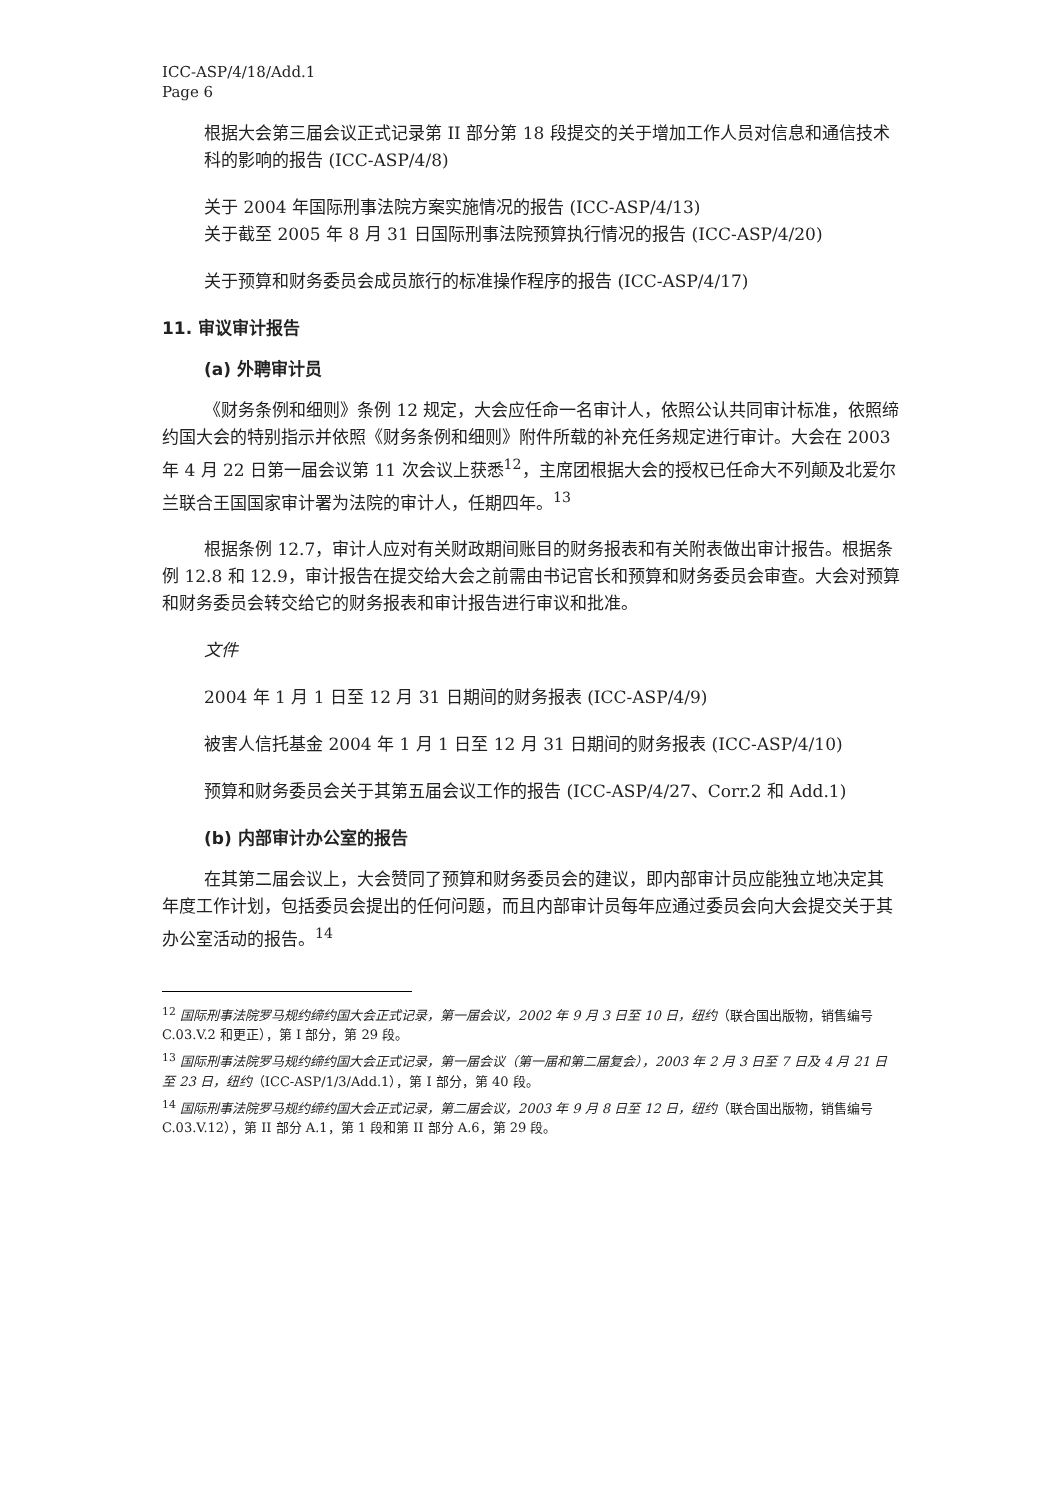ICC-ASP/4/18/Add.1
Page 6
根据大会第三届会议正式记录第 II 部分第 18 段提交的关于增加工作人员对信息和通信技术科的影响的报告 (ICC-ASP/4/8)
关于 2004 年国际刑事法院方案实施情况的报告 (ICC-ASP/4/13)
关于截至 2005 年 8 月 31 日国际刑事法院预算执行情况的报告 (ICC-ASP/4/20)
关于预算和财务委员会成员旅行的标准操作程序的报告 (ICC-ASP/4/17)
11. 审议审计报告
(a) 外聘审计员
《财务条例和细则》条例 12 规定，大会应任命一名审计人，依照公认共同审计标准，依照缔约国大会的特别指示并依照《财务条例和细则》附件所载的补充任务规定进行审计。大会在 2003 年 4 月 22 日第一届会议第 11 次会议上获悉<sup>12</sup>，主席团根据大会的授权已任命大不列颠及北爱尔兰联合王国国家审计署为法院的审计人，任期四年。<sup>13</sup>
根据条例 12.7，审计人应对有关财政期间账目的财务报表和有关附表做出审计报告。根据条例 12.8 和 12.9，审计报告在提交给大会之前需由书记官长和预算和财务委员会审查。大会对预算和财务委员会转交给它的财务报表和审计报告进行审议和批准。
文件
2004 年 1 月 1 日至 12 月 31 日期间的财务报表 (ICC-ASP/4/9)
被害人信托基金 2004 年 1 月 1 日至 12 月 31 日期间的财务报表 (ICC-ASP/4/10)
预算和财务委员会关于其第五届会议工作的报告 (ICC-ASP/4/27、Corr.2 和 Add.1)
(b) 内部审计办公室的报告
在其第二届会议上，大会赞同了预算和财务委员会的建议，即内部审计员应能独立地决定其年度工作计划，包括委员会提出的任何问题，而且内部审计员每年应通过委员会向大会提交关于其办公室活动的报告。<sup>14</sup>
<sup>12</sup> 国际刑事法院罗马规约缔约国大会正式记录，第一届会议，2002 年 9 月 3 日至 10 日，纽约（联合国出版物，销售编号 C.03.V.2 和更正），第 I 部分，第 29 段。
<sup>13</sup> 国际刑事法院罗马规约缔约国大会正式记录，第一届会议（第一届和第二届复会），2003 年 2 月 3 日至 7 日及 4 月 21 日至 23 日，纽约（ICC-ASP/1/3/Add.1），第 I 部分，第 40 段。
<sup>14</sup> 国际刑事法院罗马规约缔约国大会正式记录，第二届会议，2003 年 9 月 8 日至 12 日，纽约（联合国出版物，销售编号 C.03.V.12），第 II 部分 A.1，第 1 段和第 II 部分 A.6，第 29 段。